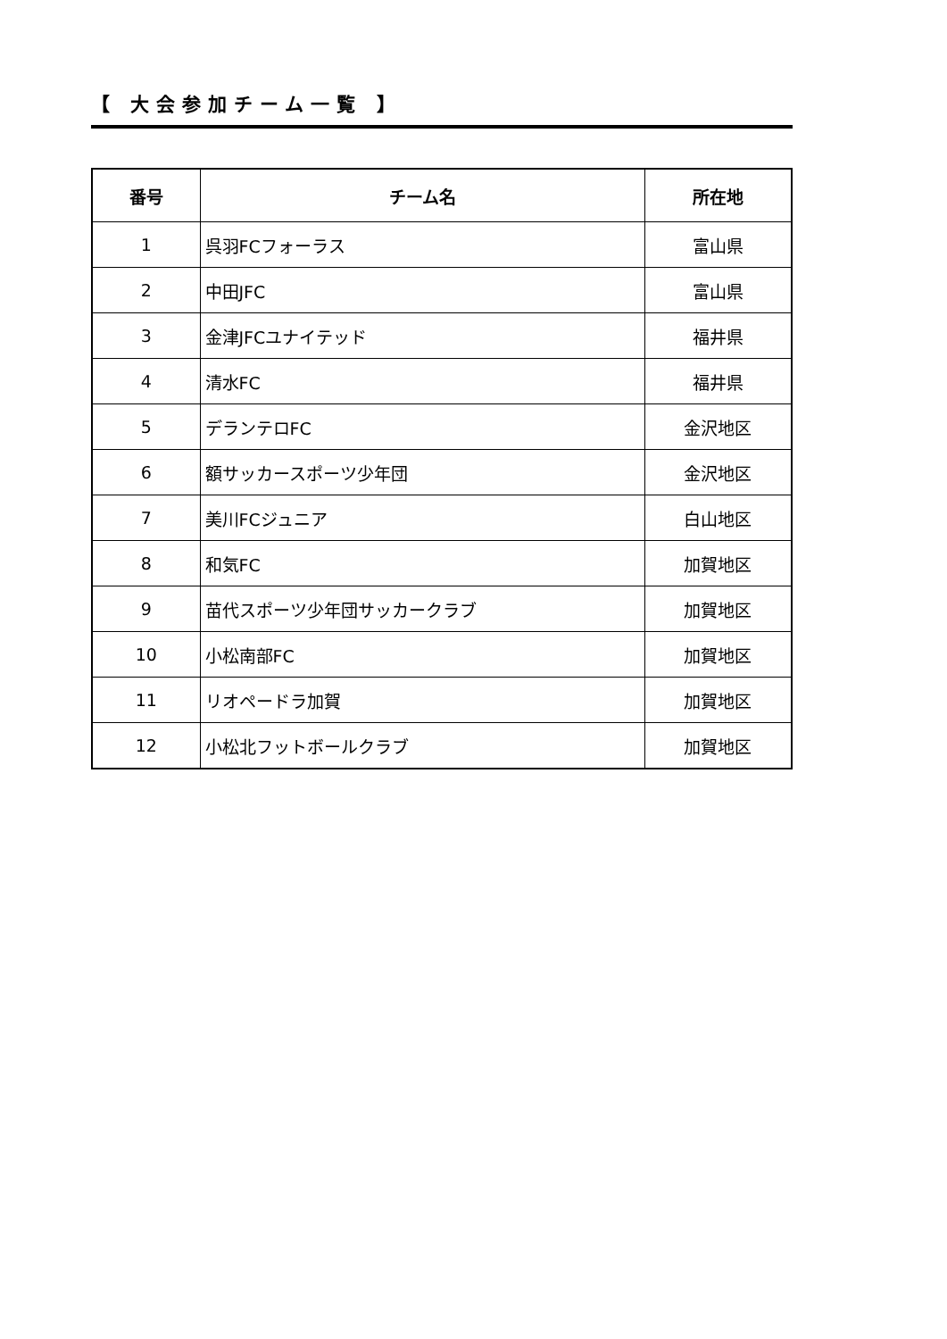【 大会参加チーム一覧 】
| 番号 | チーム名 | 所在地 |
| --- | --- | --- |
| 1 | 呉羽FCフォーラス | 富山県 |
| 2 | 中田JFC | 富山県 |
| 3 | 金津JFCユナイテッド | 福井県 |
| 4 | 清水FC | 福井県 |
| 5 | デランテロFC | 金沢地区 |
| 6 | 額サッカースポーツ少年団 | 金沢地区 |
| 7 | 美川FCジュニア | 白山地区 |
| 8 | 和気FC | 加賀地区 |
| 9 | 苗代スポーツ少年団サッカークラブ | 加賀地区 |
| 10 | 小松南部FC | 加賀地区 |
| 11 | リオペードラ加賀 | 加賀地区 |
| 12 | 小松北フットボールクラブ | 加賀地区 |